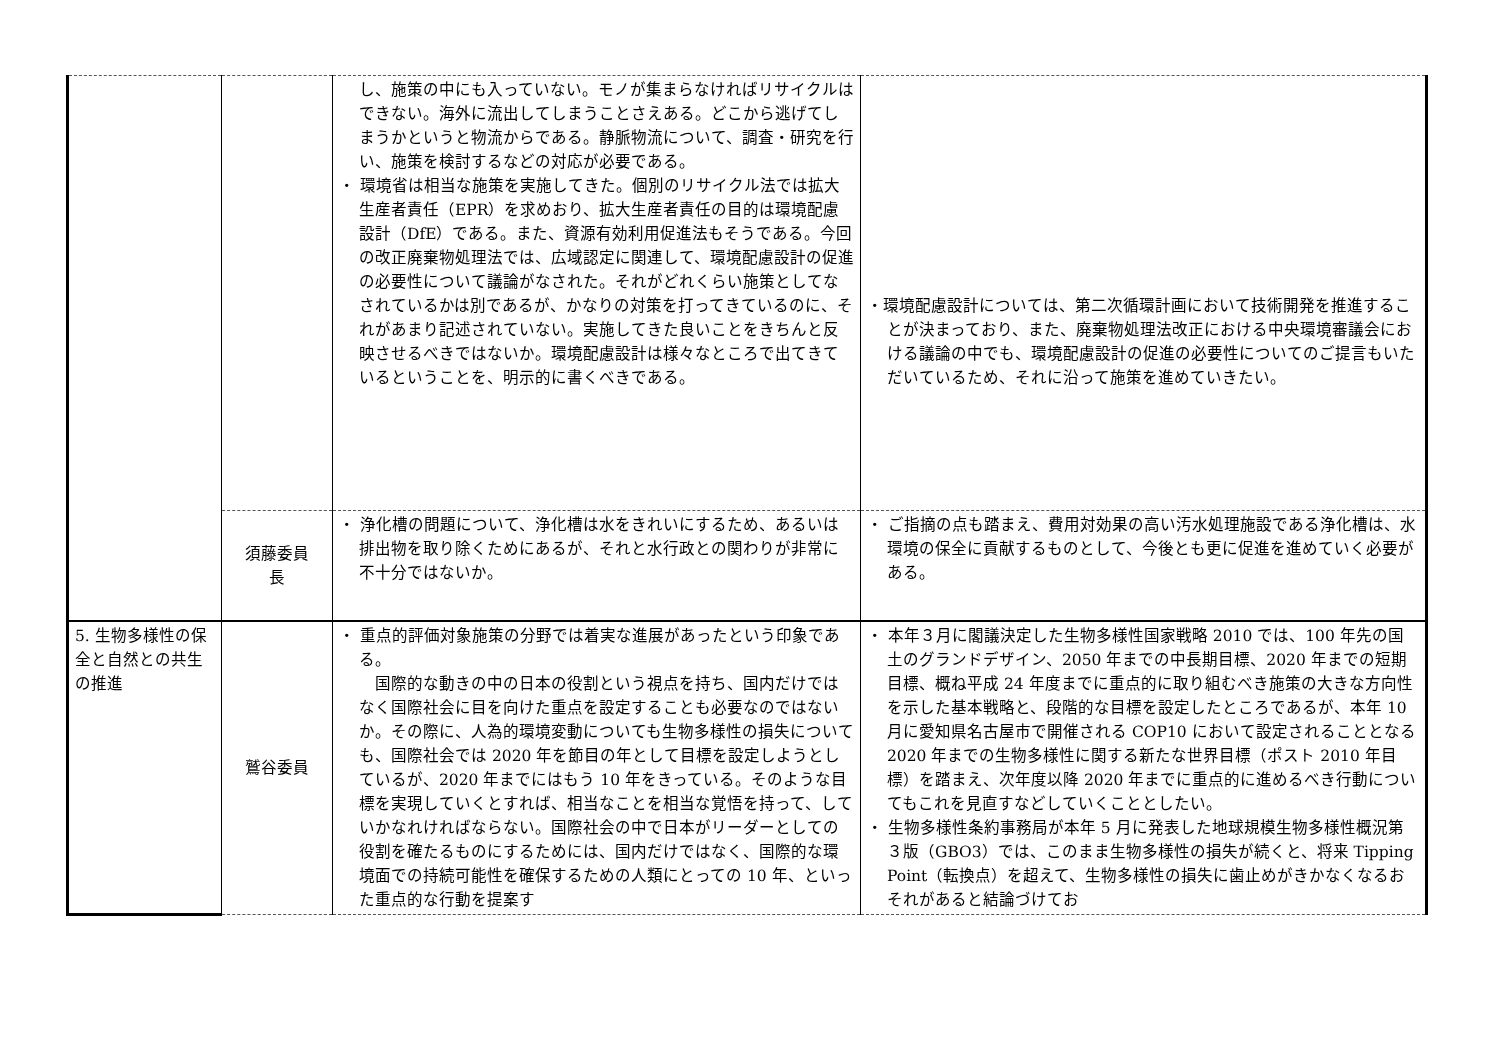| | | し、施策の中にも入っていない。モノが集まらなければリサイクルはできない。海外に流出してしまうことさえある。どこから逃げてしまうかというと物流からである。静脈物流について、調査・研究を行い、施策を検討するなどの対応が必要である。 ・ 環境省は相当な施策を実施してきた。個別のリサイクル法では拡大生産者責任（EPR）を求めおり、拡大生産者責任の目的は環境配慮設計（DfE）である。また、資源有効利用促進法もそうである。今回の改正廃棄物処理法では、広域認定に関連して、環境配慮設計の促進の必要性について議論がなされた。それがどれくらい施策としてなされているかは別であるが、かなりの対策を打ってきているのに、それがあまり記述されていない。実施してきた良いことをきちんと反映させるべきではないか。環境配慮設計は様々なところで出てきているということを、明示的に書くべきである。 | ・環境配慮設計については、第二次循環計画において技術開発を推進することが決まっており、また、廃棄物処理法改正における中央環境審議会における議論の中でも、環境配慮設計の促進の必要性についてのご提言もいただいているため、それに沿って施策を進めていきたい。 |
| | 須藤委員 長 | ・ 浄化槽の問題について、浄化槽は水をきれいにするため、あるいは排出物を取り除くためにあるが、それと水行政との関わりが非常に不十分ではないか。 | ・ ご指摘の点も踏まえ、費用対効果の高い汚水処理施設である浄化槽は、水環境の保全に貢献するものとして、今後とも更に促進を進めていく必要がある。 |
| 5. 生物多様性の保全と自然との共生の推進 | 鷲谷委員 | ・ 重点的評価対象施策の分野では着実な進展があったという印象である。 国際的な動きの中の日本の役割という視点を持ち、国内だけではなく国際社会に目を向けた重点を設定することも必要なのではないか。その際に、人為的環境変動についても生物多様性の損失についても、国際社会では 2020 年を節目の年として目標を設定しようとしているが、2020 年までにはもう 10 年をきっている。そのような目標を実現していくとすれば、相当なことを相当な覚悟を持って、していかなれければならない。国際社会の中で日本がリーダーとしての役割を確たるものにするためには、国内だけではなく、国際的な環境面での持続可能性を確保するための人類にとっての 10 年、といった重点的な行動を提案す | ・ 本年３月に閣議決定した生物多様性国家戦略 2010 では、100 年先の国土のグランドデザイン、2050 年までの中長期目標、2020 年までの短期目標、概ね平成 24 年度までに重点的に取り組むべき施策の大きな方向性を示した基本戦略と、段階的な目標を設定したところであるが、本年 10 月に愛知県名古屋市で開催される COP10 において設定されることとなる 2020 年までの生物多様性に関する新たな世界目標（ポスト 2010 年目標）を踏まえ、次年度以降 2020 年までに重点的に進めるべき行動についてもこれを見直すなどしていくこととしたい。 ・ 生物多様性条約事務局が本年 5 月に発表した地球規模生物多様性概況第３版（GBO3）では、このまま生物多様性の損失が続くと、将来 Tipping Point（転換点）を超えて、生物多様性の損失に歯止めがきかなくなるおそれがあると結論づけてお |